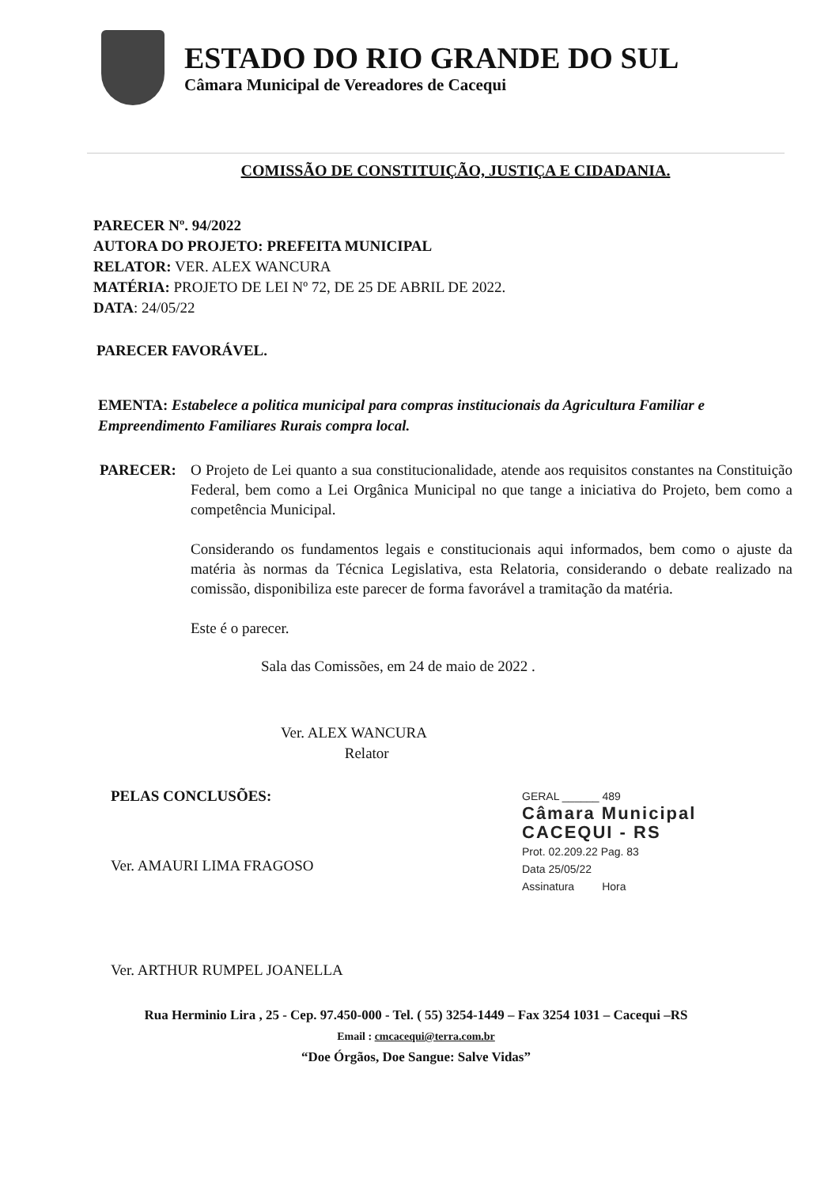ESTADO DO RIO GRANDE DO SUL
Câmara Municipal de Vereadores de Cacequi
COMISSÃO DE CONSTITUIÇÃO, JUSTIÇA E CIDADANIA.
PARECER Nº. 94/2022
AUTORA DO PROJETO: PREFEITA MUNICIPAL
RELATOR: VER. ALEX WANCURA
MATÉRIA: PROJETO DE LEI Nº 72, DE 25 DE ABRIL DE 2022.
DATA: 24/05/22
PARECER FAVORÁVEL.
EMENTA: Estabelece a politica municipal para compras institucionais da Agricultura Familiar e Empreendimento Familiares Rurais compra local.
PARECER: O Projeto de Lei quanto a sua constitucionalidade, atende aos requisitos constantes na Constituição Federal, bem como a Lei Orgânica Municipal no que tange a iniciativa do Projeto, bem como a competência Municipal.
Considerando os fundamentos legais e constitucionais aqui informados, bem como o ajuste da matéria às normas da Técnica Legislativa, esta Relatoria, considerando o debate realizado na comissão, disponibiliza este parecer de forma favorável a tramitação da matéria.
Este é o parecer.
Sala das Comissões, em 24 de maio de 2022 .
Ver. ALEX WANCURA
Relator
PELAS CONCLUSÕES:
Ver. AMAURI LIMA FRAGOSO
Ver. ARTHUR RUMPEL JOANELLA
GERAL ______ 489
Câmara Municipal
CACEQUI - RS
Prot. 02.209.22 Pag. 83
Data 25/05/22
Assinatura Hora
Rua Herminio Lira , 25 - Cep. 97.450-000 - Tel. ( 55) 3254-1449 – Fax 3254 1031 – Cacequi –RS
Email : cmcacequi@terra.com.br
“Doe Órgãos, Doe Sangue: Salve Vidas”